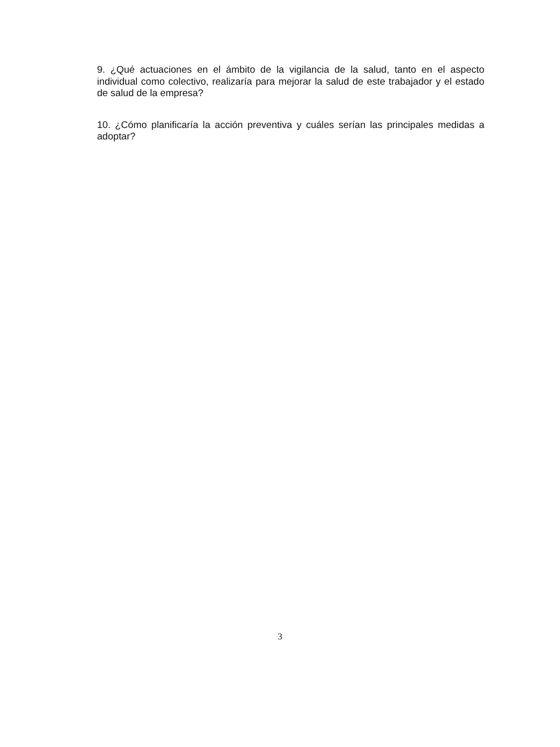9. ¿Qué actuaciones en el ámbito de la vigilancia de la salud, tanto en el aspecto individual como colectivo, realizaría para mejorar la salud de este trabajador y el estado de salud de la empresa?
10. ¿Cómo planificaría la acción preventiva y cuáles serían las principales medidas a adoptar?
3